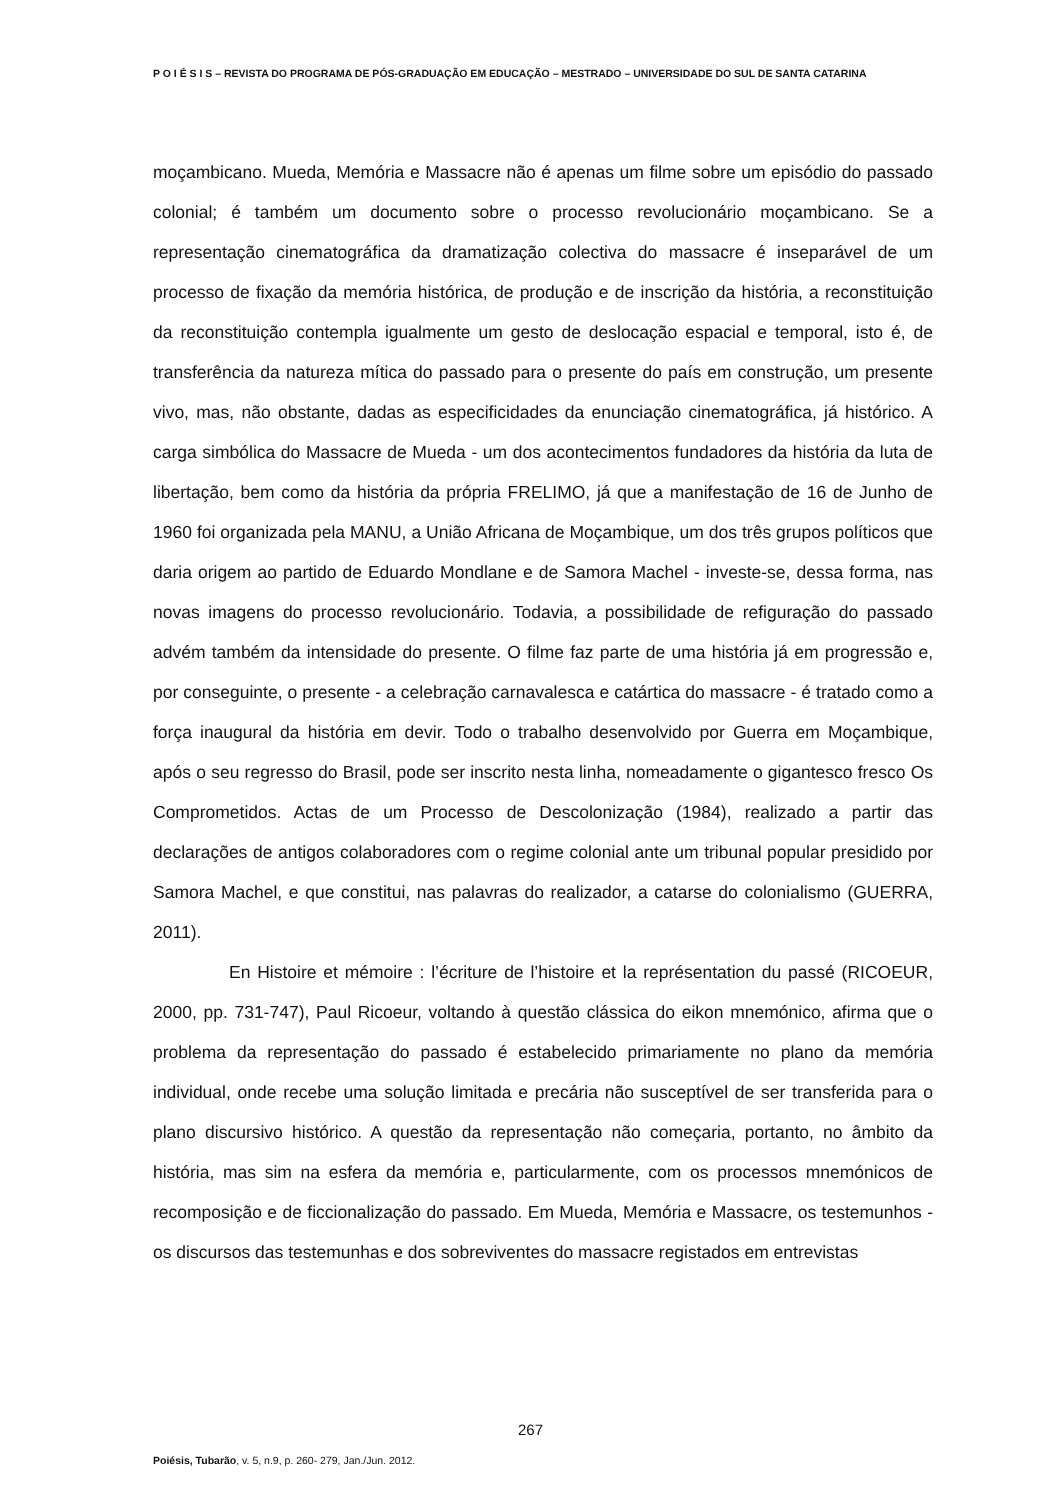P O I É S I S – REVISTA DO PROGRAMA DE PÓS-GRADUAÇÃO EM EDUCAÇÃO – MESTRADO – UNIVERSIDADE DO SUL DE SANTA CATARINA
moçambicano. Mueda, Memória e Massacre não é apenas um filme sobre um episódio do passado colonial; é também um documento sobre o processo revolucionário moçambicano. Se a representação cinematográfica da dramatização colectiva do massacre é inseparável de um processo de fixação da memória histórica, de produção e de inscrição da história, a reconstituição da reconstituição contempla igualmente um gesto de deslocação espacial e temporal, isto é, de transferência da natureza mítica do passado para o presente do país em construção, um presente vivo, mas, não obstante, dadas as especificidades da enunciação cinematográfica, já histórico. A carga simbólica do Massacre de Mueda - um dos acontecimentos fundadores da história da luta de libertação, bem como da história da própria FRELIMO, já que a manifestação de 16 de Junho de 1960 foi organizada pela MANU, a União Africana de Moçambique, um dos três grupos políticos que daria origem ao partido de Eduardo Mondlane e de Samora Machel - investe-se, dessa forma, nas novas imagens do processo revolucionário. Todavia, a possibilidade de refiguração do passado advém também da intensidade do presente. O filme faz parte de uma história já em progressão e, por conseguinte, o presente - a celebração carnavalesca e catártica do massacre - é tratado como a força inaugural da história em devir. Todo o trabalho desenvolvido por Guerra em Moçambique, após o seu regresso do Brasil, pode ser inscrito nesta linha, nomeadamente o gigantesco fresco Os Comprometidos. Actas de um Processo de Descolonização (1984), realizado a partir das declarações de antigos colaboradores com o regime colonial ante um tribunal popular presidido por Samora Machel, e que constitui, nas palavras do realizador, a catarse do colonialismo (GUERRA, 2011).
En Histoire et mémoire : l’écriture de l’histoire et la représentation du passé (RICOEUR, 2000, pp. 731-747), Paul Ricoeur, voltando à questão clássica do eikon mnemónico, afirma que o problema da representação do passado é estabelecido primariamente no plano da memória individual, onde recebe uma solução limitada e precária não susceptível de ser transferida para o plano discursivo histórico. A questão da representação não começaria, portanto, no âmbito da história, mas sim na esfera da memória e, particularmente, com os processos mnemónicos de recomposição e de ficcionalização do passado. Em Mueda, Memória e Massacre, os testemunhos - os discursos das testemunhas e dos sobreviventes do massacre registados em entrevistas
267
Poiésis, Tubarão, v. 5, n.9, p. 260- 279, Jan./Jun. 2012.